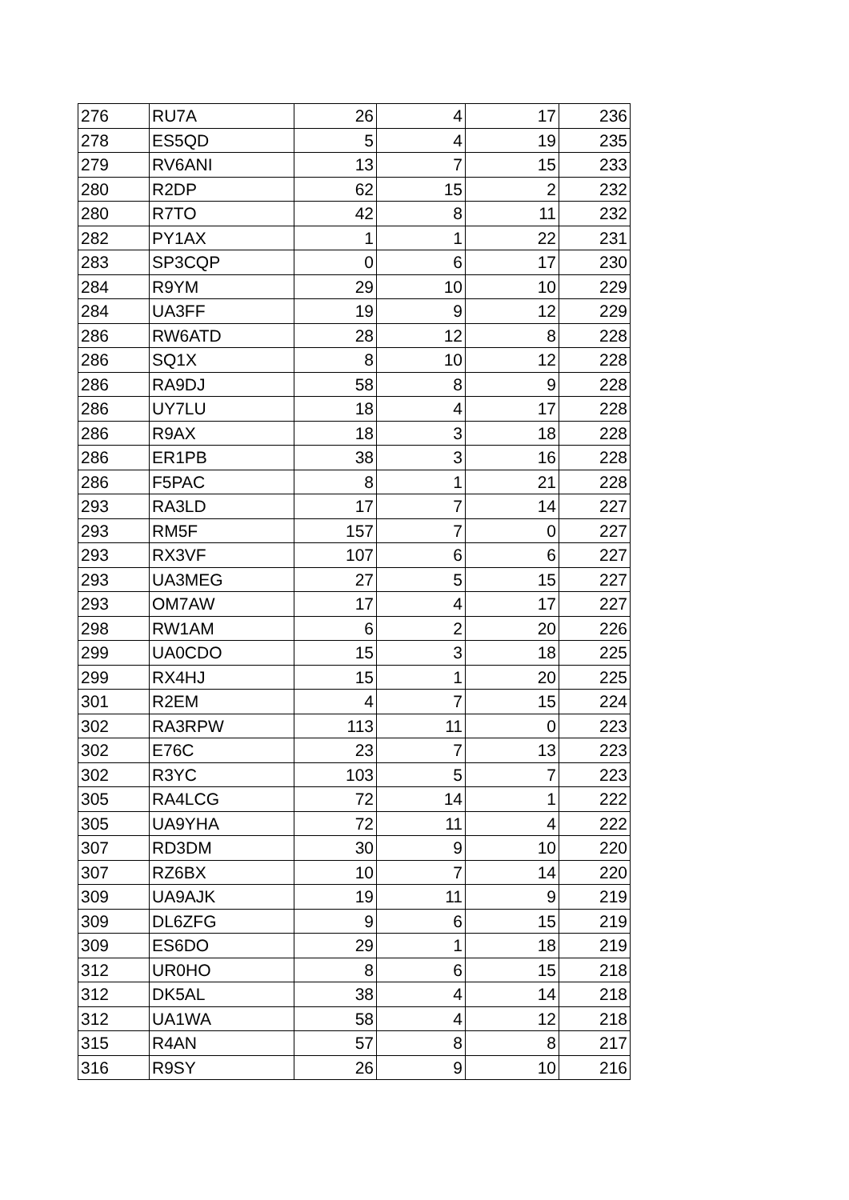| 276 | RU7A | 26 | 4 | 17 | 236 |
| 278 | ES5QD | 5 | 4 | 19 | 235 |
| 279 | RV6ANI | 13 | 7 | 15 | 233 |
| 280 | R2DP | 62 | 15 | 2 | 232 |
| 280 | R7TO | 42 | 8 | 11 | 232 |
| 282 | PY1AX | 1 | 1 | 22 | 231 |
| 283 | SP3CQP | 0 | 6 | 17 | 230 |
| 284 | R9YM | 29 | 10 | 10 | 229 |
| 284 | UA3FF | 19 | 9 | 12 | 229 |
| 286 | RW6ATD | 28 | 12 | 8 | 228 |
| 286 | SQ1X | 8 | 10 | 12 | 228 |
| 286 | RA9DJ | 58 | 8 | 9 | 228 |
| 286 | UY7LU | 18 | 4 | 17 | 228 |
| 286 | R9AX | 18 | 3 | 18 | 228 |
| 286 | ER1PB | 38 | 3 | 16 | 228 |
| 286 | F5PAC | 8 | 1 | 21 | 228 |
| 293 | RA3LD | 17 | 7 | 14 | 227 |
| 293 | RM5F | 157 | 7 | 0 | 227 |
| 293 | RX3VF | 107 | 6 | 6 | 227 |
| 293 | UA3MEG | 27 | 5 | 15 | 227 |
| 293 | OM7AW | 17 | 4 | 17 | 227 |
| 298 | RW1AM | 6 | 2 | 20 | 226 |
| 299 | UA0CDO | 15 | 3 | 18 | 225 |
| 299 | RX4HJ | 15 | 1 | 20 | 225 |
| 301 | R2EM | 4 | 7 | 15 | 224 |
| 302 | RA3RPW | 113 | 11 | 0 | 223 |
| 302 | E76C | 23 | 7 | 13 | 223 |
| 302 | R3YC | 103 | 5 | 7 | 223 |
| 305 | RA4LCG | 72 | 14 | 1 | 222 |
| 305 | UA9YHA | 72 | 11 | 4 | 222 |
| 307 | RD3DM | 30 | 9 | 10 | 220 |
| 307 | RZ6BX | 10 | 7 | 14 | 220 |
| 309 | UA9AJK | 19 | 11 | 9 | 219 |
| 309 | DL6ZFG | 9 | 6 | 15 | 219 |
| 309 | ES6DO | 29 | 1 | 18 | 219 |
| 312 | UR0HO | 8 | 6 | 15 | 218 |
| 312 | DK5AL | 38 | 4 | 14 | 218 |
| 312 | UA1WA | 58 | 4 | 12 | 218 |
| 315 | R4AN | 57 | 8 | 8 | 217 |
| 316 | R9SY | 26 | 9 | 10 | 216 |